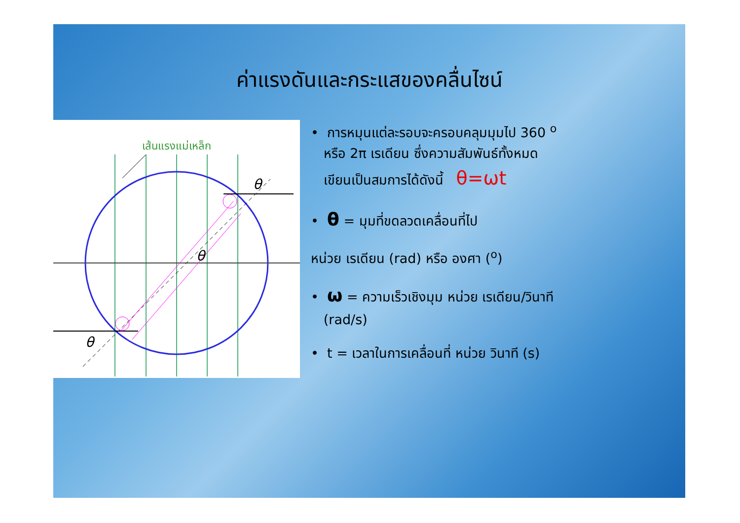ค่าแรงดันและกระแสของคลื่นไซน์
เส้นแรงแม่เหล็ก
θ
θ
θ
• การหมุนแต่ละรอบจะครอบคลุมมุมไป 360 <sup>o</sup>
หรือ 2π เรเดียน ซึ่งความสัมพันธ์ทั้งหมด
เขียนเป็นสมการได้ดังนี้ θ=ωt
• θ = มุมที่ขดลวดเคลื่อนที่ไป
หน่วย เรเดียน (rad) หรือ องศา (<sup>o</sup>)
• ω = ความเร็วเชิงมุม หน่วย เรเดียน/วินาที
(rad/s)
• t = เวลาในการเคลื่อนที่ หน่วย วินาที (s)